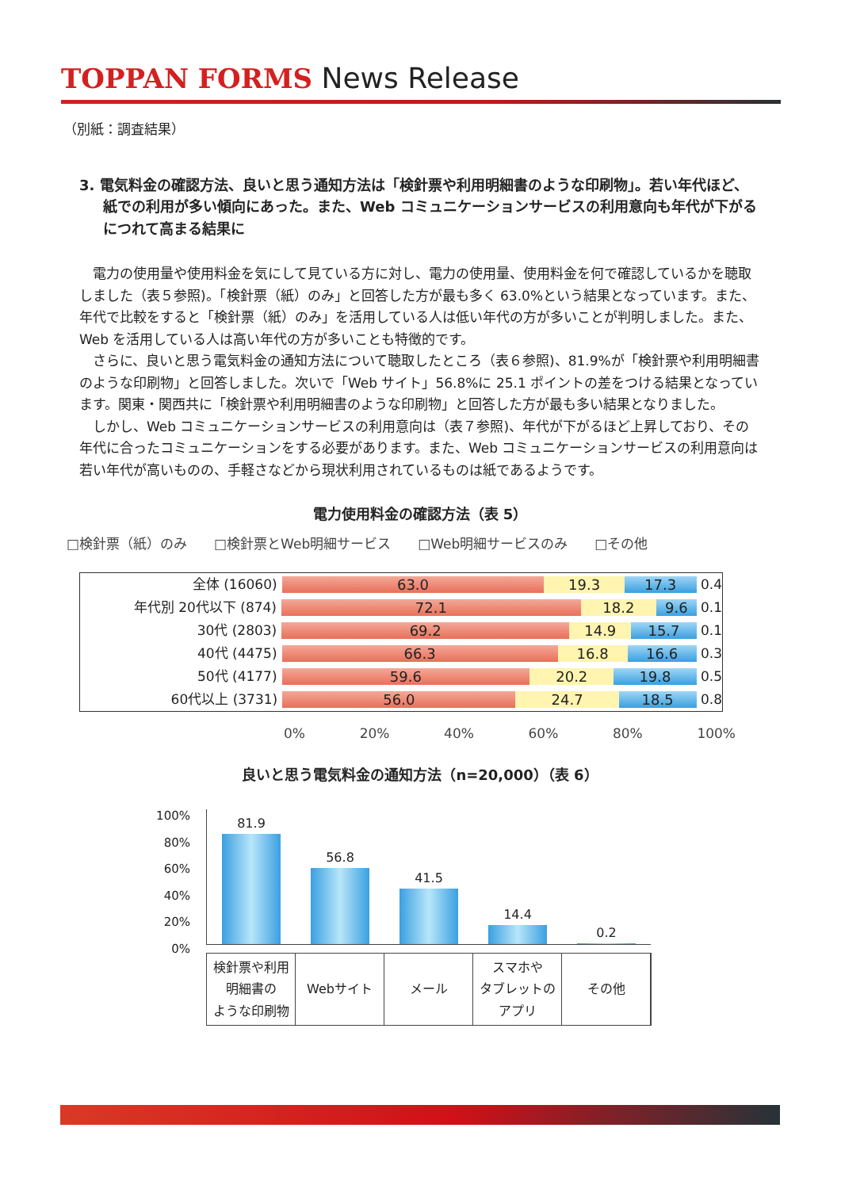TOPPAN FORMS News Release
（別紙：調査結果）
3. 電気料金の確認方法、良いと思う通知方法は「検針票や利用明細書のような印刷物」。若い年代ほど、紙での利用が多い傾向にあった。また、Web コミュニケーションサービスの利用意向も年代が下がるにつれて高まる結果に
電力の使用量や使用料金を気にして見ている方に対し、電力の使用量、使用料金を何で確認しているかを聴取しました（表５参照)。「検針票（紙）のみ」と回答した方が最も多く 63.0%という結果となっています。また、年代で比較をすると「検針票（紙）のみ」を活用している人は低い年代の方が多いことが判明しました。また、Web を活用している人は高い年代の方が多いことも特徴的です。
さらに、良いと思う電気料金の通知方法について聴取したところ（表６参照)、81.9%が「検針票や利用明細書のような印刷物」と回答しました。次いで「Web サイト」56.8%に 25.1 ポイントの差をつける結果となっています。関東・関西共に「検針票や利用明細書のような印刷物」と回答した方が最も多い結果となりました。
しかし、Web コミュニケーションサービスの利用意向は（表７参照)、年代が下がるほど上昇しており、その年代に合ったコミュニケーションをする必要があります。また、Web コミュニケーションサービスの利用意向は若い年代が高いものの、手軽さなどから現状利用されているものは紙であるようです。
電力使用料金の確認方法（表 5）
□検針票（紙）のみ □検針票とWeb明細サービス □Web明細サービスのみ □その他
全体 (16060) 63.0 19.3 17.3 0.4
年代別 20代以下 (874) 72.1 18.2 9.6 0.1
30代 (2803) 69.2 14.9 15.7 0.1
40代 (4475) 66.3 16.8 16.6 0.3
50代 (4177) 59.6 20.2 19.8 0.5
60代以上 (3731) 56.0 24.7 18.5 0.8
0% 20% 40% 60% 80% 100%
良いと思う電気料金の通知方法（n=20,000）（表 6）
100%
80%
60%
40%
20%
0%
81.9
56.8
41.5
14.4
0.2
検針票や利用
明細書の
ような印刷物
Webサイト メール スマホや
タブレットの
アプリ
その他